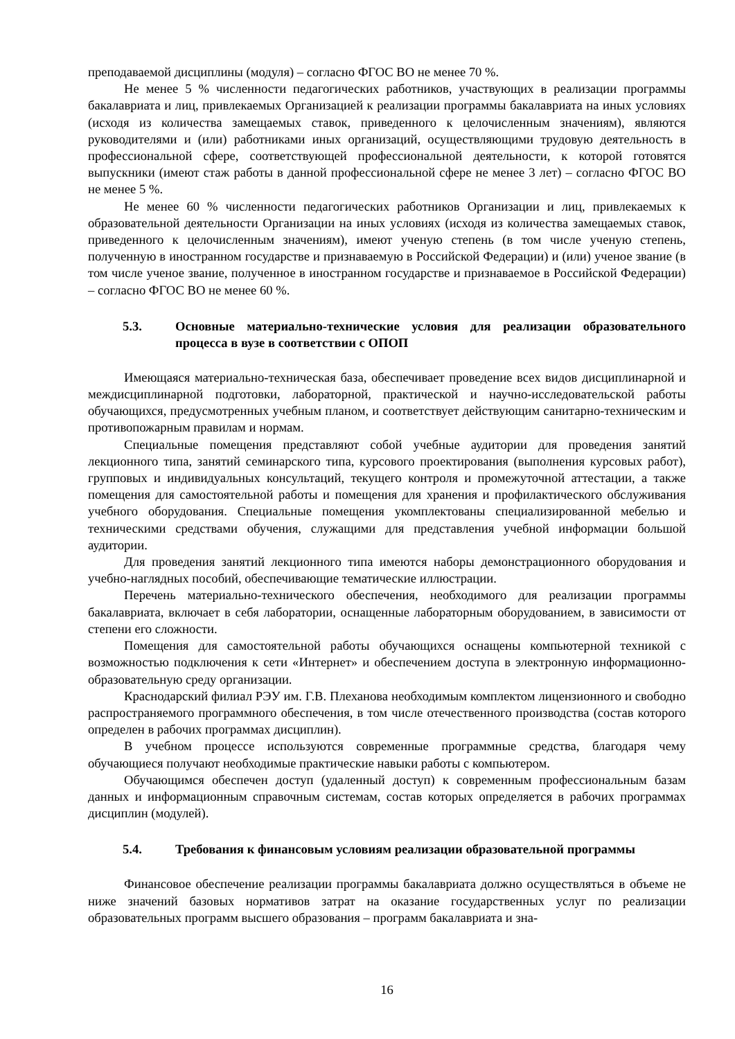преподаваемой дисциплины (модуля) – согласно ФГОС ВО не менее 70 %.
Не менее 5 % численности педагогических работников, участвующих в реализации программы бакалавриата и лиц, привлекаемых Организацией к реализации программы бакалавриата на иных условиях (исходя из количества замещаемых ставок, приведенного к целочисленным значениям), являются руководителями и (или) работниками иных организаций, осуществляющими трудовую деятельность в профессиональной сфере, соответствующей профессиональной деятельности, к которой готовятся выпускники (имеют стаж работы в данной профессиональной сфере не менее 3 лет) – согласно ФГОС ВО не менее 5 %.
Не менее 60 % численности педагогических работников Организации и лиц, привлекаемых к образовательной деятельности Организации на иных условиях (исходя из количества замещаемых ставок, приведенного к целочисленным значениям), имеют ученую степень (в том числе ученую степень, полученную в иностранном государстве и признаваемую в Российской Федерации) и (или) ученое звание (в том числе ученое звание, полученное в иностранном государстве и признаваемое в Российской Федерации) – согласно ФГОС ВО не менее 60 %.
5.3. Основные материально-технические условия для реализации образовательного процесса в вузе в соответствии с ОПОП
Имеющаяся материально-техническая база, обеспечивает проведение всех видов дисциплинарной и междисциплинарной подготовки, лабораторной, практической и научно-исследовательской работы обучающихся, предусмотренных учебным планом, и соответствует действующим санитарно-техническим и противопожарным правилам и нормам.
Специальные помещения представляют собой учебные аудитории для проведения занятий лекционного типа, занятий семинарского типа, курсового проектирования (выполнения курсовых работ), групповых и индивидуальных консультаций, текущего контроля и промежуточной аттестации, а также помещения для самостоятельной работы и помещения для хранения и профилактического обслуживания учебного оборудования. Специальные помещения укомплектованы специализированной мебелью и техническими средствами обучения, служащими для представления учебной информации большой аудитории.
Для проведения занятий лекционного типа имеются наборы демонстрационного оборудования и учебно-наглядных пособий, обеспечивающие тематические иллюстрации.
Перечень материально-технического обеспечения, необходимого для реализации программы бакалавриата, включает в себя лаборатории, оснащенные лабораторным оборудованием, в зависимости от степени его сложности.
Помещения для самостоятельной работы обучающихся оснащены компьютерной техникой с возможностью подключения к сети «Интернет» и обеспечением доступа в электронную информационно-образовательную среду организации.
Краснодарский филиал РЭУ им. Г.В. Плеханова необходимым комплектом лицензионного и свободно распространяемого программного обеспечения, в том числе отечественного производства (состав которого определен в рабочих программах дисциплин).
В учебном процессе используются современные программные средства, благодаря чему обучающиеся получают необходимые практические навыки работы с компьютером.
Обучающимся обеспечен доступ (удаленный доступ) к современным профессиональным базам данных и информационным справочным системам, состав которых определяется в рабочих программах дисциплин (модулей).
5.4. Требования к финансовым условиям реализации образовательной программы
Финансовое обеспечение реализации программы бакалавриата должно осуществляться в объеме не ниже значений базовых нормативов затрат на оказание государственных услуг по реализации образовательных программ высшего образования – программ бакалавриата и зна-
16